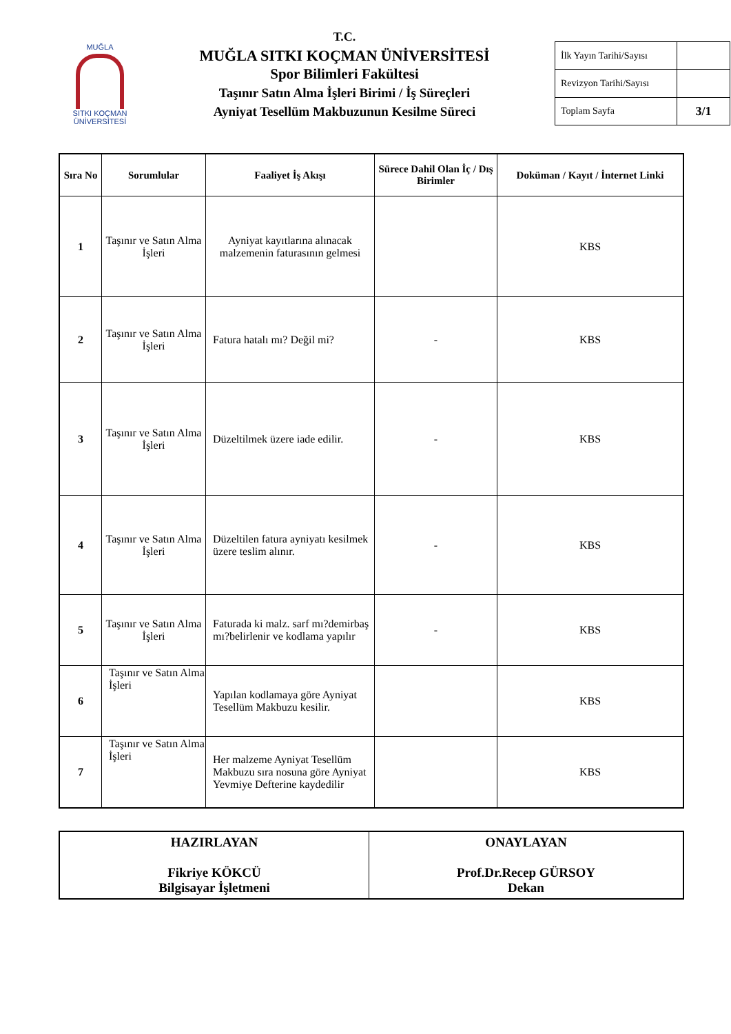MUĞLA
SITKI KOÇMAN ÜNİVERSİTESİ
T.C.
MUĞLA SITKI KOÇMAN ÜNİVERSİTESİ
Spor Bilimleri Fakültesi
Taşınır Satın Alma İşleri Birimi / İş Süreçleri
Ayniyat Tesellüm Makbuzunun Kesilme Süreci
| İlk Yayın Tarihi/Sayısı | |
| Revizyon Tarihi/Sayısı | |
| Toplam Sayfa | 3/1 |
| Sıra No | Sorumlular | Faaliyet İş Akışı | Sürece Dahil Olan İç / Dış Birimler | Doküman / Kayıt / İnternet Linki |
| --- | --- | --- | --- | --- |
| 1 | Taşınır ve Satın Alma İşleri | Ayniyat kayıtlarına alınacak malzemenin faturasının gelmesi | | KBS |
| 2 | Taşınır ve Satın Alma İşleri | Fatura hatalı mı? Değil mi? | - | KBS |
| 3 | Taşınır ve Satın Alma İşleri | Düzeltilmek üzere iade edilir. | - | KBS |
| 4 | Taşınır ve Satın Alma İşleri | Düzeltilen fatura ayniyatı kesilmek üzere teslim alınır. | - | KBS |
| 5 | Taşınır ve Satın Alma İşleri | Faturada ki malz. sarf mı?demirbaş mı?belirlenir ve kodlama yapılır | - | KBS |
| 6 | Taşınır ve Satın Alma İşleri | Yapılan kodlamaya göre Ayniyat Tesellüm Makbuzu kesilir. | | KBS |
| 7 | Taşınır ve Satın Alma İşleri | Her malzeme Ayniyat Tesellüm Makbuzu sıra nosuna göre Ayniyat Yevmiye Defterine kaydedilir | | KBS |
| HAZIRLAYAN Fikriye KÖKCÜ Bilgisayar İşletmeni | ONAYLAYAN Prof.Dr.Recep GÜRSOY Dekan |